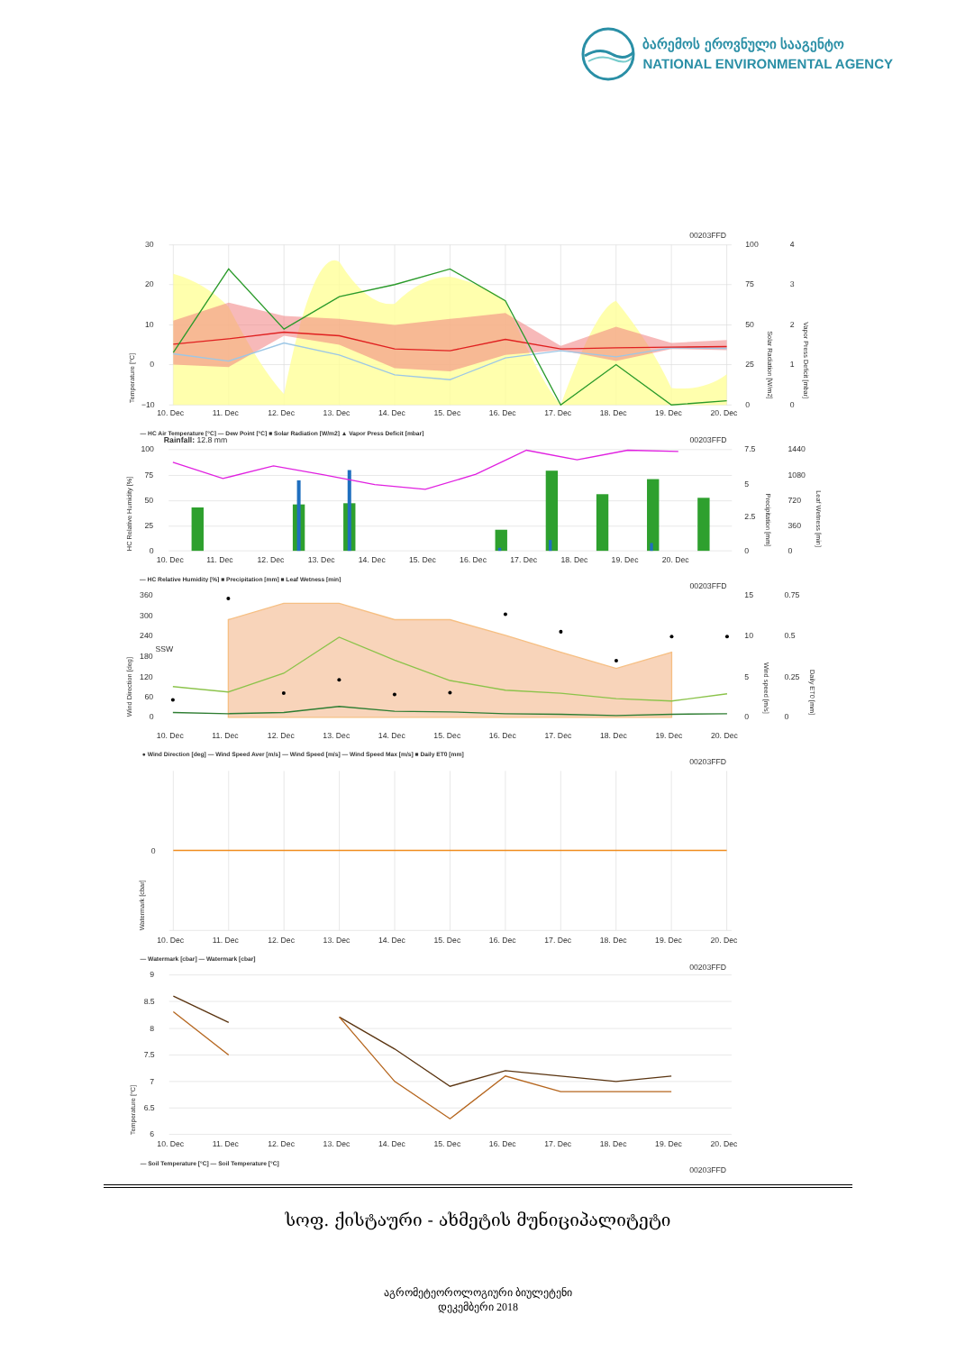ბარემოს ეროვნული სააგენტო
NATIONAL ENVIRONMENTAL AGENCY
00203FFD
30
20
10
0
−10
100
75
50
25
0
4
3
2
1
0
10. Dec
11. Dec
12. Dec
13. Dec
14. Dec
15. Dec
16. Dec
17. Dec
18. Dec
19. Dec
20. Dec
Temperature [°C]
Solar Radiation [W/m2]
Vapor Press Deficit [mbar]
— HC Air Temperature [°C] — Dew Point [°C] ■ Solar Radiation [W/m2] ▲ Vapor Press Deficit [mbar]
Rainfall: 12.8 mm
00203FFD
100
75
50
25
0
7.5
5
2.5
0
1440
1080
720
360
0
10. Dec
11. Dec
12. Dec
13. Dec
14. Dec
15. Dec
16. Dec
17. Dec
18. Dec
19. Dec
20. Dec
HC Relative Humidity [%]
Precipitation [mm]
Leaf Wetness [min]
— HC Relative Humidity [%] ■ Precipitation [mm] ■ Leaf Wetness [min]
00203FFD
360
300
240
SSW
180
120
60
0
15
10
5
0
0.75
0.5
0.25
0
10. Dec
11. Dec
12. Dec
13. Dec
14. Dec
15. Dec
16. Dec
17. Dec
18. Dec
19. Dec
20. Dec
Wind Direction [deg]
Wind speed [m/s]
Daily ET0 [mm]
● Wind Direction [deg] — Wind Speed Aver [m/s] — Wind Speed [m/s] — Wind Speed Max [m/s] ■ Daily ET0 [mm]
00203FFD
0
10. Dec
11. Dec
12. Dec
13. Dec
14. Dec
15. Dec
16. Dec
17. Dec
18. Dec
19. Dec
20. Dec
Watermark [cbar]
— Watermark [cbar] — Watermark [cbar]
00203FFD
9
8.5
8
7.5
7
6.5
6
10. Dec
11. Dec
12. Dec
13. Dec
14. Dec
15. Dec
16. Dec
17. Dec
18. Dec
19. Dec
20. Dec
Temperature [°C]
— Soil Temperature [°C] — Soil Temperature [°C]
00203FFD
სოფ. ქისტაური - ახმეტის მუნიციპალიტეტი
აგრომეტეოროლოგიური ბიულეტენი
დეკემბერი 2018